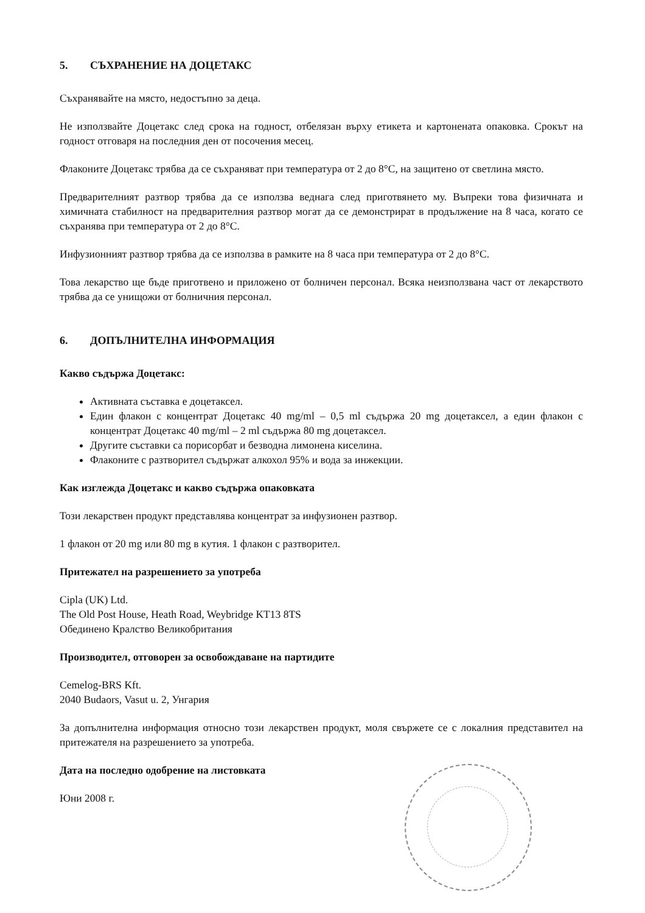5. СЪХРАНЕНИЕ НА ДОЦЕТАКС
Съхранявайте на място, недостъпно за деца.
Не използвайте Доцетакс след срока на годност, отбелязан върху етикета и картонената опаковка. Срокът на годност отговаря на последния ден от посочения месец.
Флаконите Доцетакс трябва да се съхраняват при температура от 2 до 8°C, на защитено от светлина място.
Предварителният разтвор трябва да се използва веднага след приготвянето му. Въпреки това физичната и химичната стабилност на предварителния разтвор могат да се демонстрират в продължение на 8 часа, когато се съхранява при температура от 2 до 8°C.
Инфузионният разтвор трябва да се използва в рамките на 8 часа при температура от 2 до 8°C.
Това лекарство ще бъде приготвено и приложено от болничен персонал. Всяка неизползвана част от лекарството трябва да се унищожи от болничния персонал.
6. ДОПЪЛНИТЕЛНА ИНФОРМАЦИЯ
Какво съдържа Доцетакс:
Активната съставка е доцетаксел.
Един флакон с концентрат Доцетакс 40 mg/ml – 0,5 ml съдържа 20 mg доцетаксел, а един флакон с концентрат Доцетакс 40 mg/ml – 2 ml съдържа 80 mg доцетаксел.
Другите съставки са порисорбат и безводна лимонена киселина.
Флаконите с разтворител съдържат алкохол 95% и вода за инжекции.
Как изглежда Доцетакс и какво съдържа опаковката
Този лекарствен продукт представлява концентрат за инфузионен разтвор.
1 флакон от 20 mg или 80 mg в кутия. 1 флакон с разтворител.
Притежател на разрешението за употреба
Cipla (UK) Ltd.
The Old Post House, Heath Road, Weybridge KT13 8TS
Обединено Кралство Великобритания
Производител, отговорен за освобождаване на партидите
Cemelog-BRS Kft.
2040 Budaors, Vasut u. 2, Унгария
За допълнителна информация относно този лекарствен продукт, моля свържете се с локалния представител на притежателя на разрешението за употреба.
Дата на последно одобрение на листовката
Юни 2008 г.